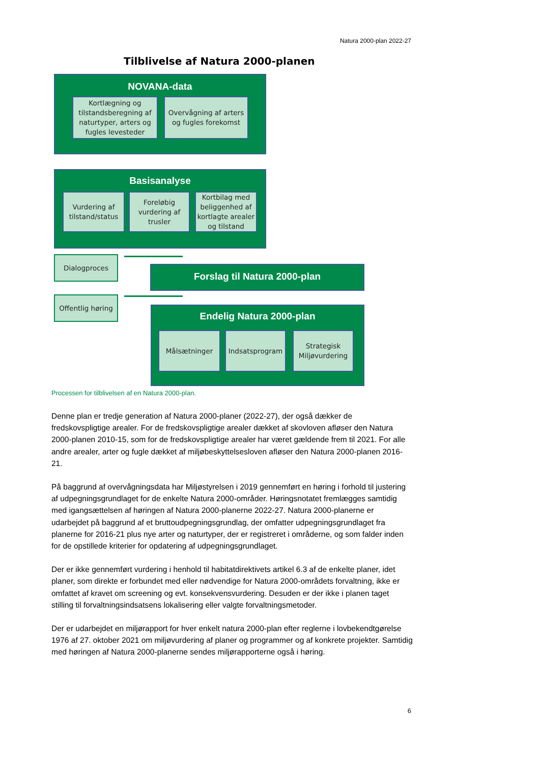Natura 2000-plan 2022-27
Tilblivelse af Natura 2000-planen
NOVANA-data
Kortlægning og tilstandsberegning af naturtyper, arters og fugles levesteder
Overvågning af arters og fugles forekomst
Basisanalyse
Vurdering af tilstand/status
Foreløbig vurdering af trusler
Kortbilag med beliggenhed af kortlagte arealer og tilstand
Dialogproces
Offentlig høring
Forslag til Natura 2000-plan
Endelig Natura 2000-plan
Målsætninger Indsatsprogram
Strategisk Miljøvurdering
Processen for tilblivelsen af en Natura 2000-plan.
Denne plan er tredje generation af Natura 2000-planer (2022-27), der også dækker de fredskovspligtige arealer. For de fredskovspligtige arealer dækket af skovloven afløser den Natura 2000-planen 2010-15, som for de fredskovspligtige arealer har været gældende frem til 2021. For alle andre arealer, arter og fugle dækket af miljøbeskyttelsesloven afløser den Natura 2000-planen 2016-21.
På baggrund af overvågningsdata har Miljøstyrelsen i 2019 gennemført en høring i forhold til justering af udpegningsgrundlaget for de enkelte Natura 2000-områder. Høringsnotatet fremlægges samtidig med igangsættelsen af høringen af Natura 2000-planerne 2022-27. Natura 2000-planerne er udarbejdet på baggrund af et bruttoudpegningsgrundlag, der omfatter udpegningsgrundlaget fra planerne for 2016-21 plus nye arter og naturtyper, der er registreret i områderne, og som falder inden for de opstillede kriterier for opdatering af udpegningsgrundlaget.
Der er ikke gennemført vurdering i henhold til habitatdirektivets artikel 6.3 af de enkelte planer, idet planer, som direkte er forbundet med eller nødvendige for Natura 2000-områdets forvaltning, ikke er omfattet af kravet om screening og evt. konsekvensvurdering. Desuden er der ikke i planen taget stilling til forvaltningsindsatsens lokalisering eller valgte forvaltningsmetoder.
Der er udarbejdet en miljørapport for hver enkelt natura 2000-plan efter reglerne i lovbekendtgørelse 1976 af 27. oktober 2021 om miljøvurdering af planer og programmer og af konkrete projekter. Samtidig med høringen af Natura 2000-planerne sendes miljørapporterne også i høring.
6